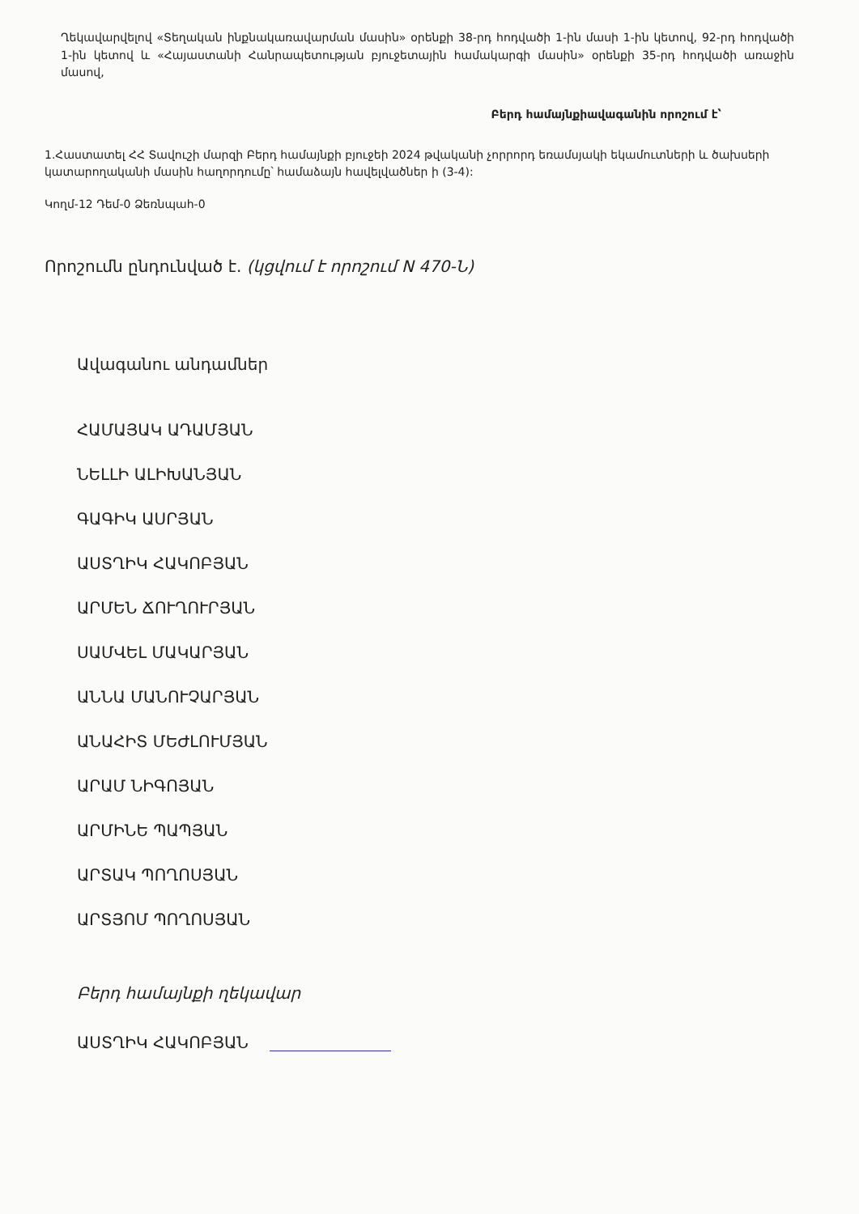Ղեկավարվելով «Տեղական ինքնակառավարման մասին» օրենքի 38-րդ հոդվածի 1-ին մասի 1-ին կետով, 92-րդ հոդվածի 1-ին կետով և «Հայաստանի Հանրապետության բյուջետային համակարգի մասին» օրենքի 35-րդ հոդվածի առաջին մասով,
Բերդ համայնքիավագանին որոշում է՝
1.Հաստատել ՀՀ Տավուշի մարզի Բերդ համայնքի բյուջեի 2024 թվականի չորրորդ եռամսյակի եկամուտների և ծախսերի կատարողականի մասին հաղորդումը՝ համաձայն հավելվածներ ի (3-4):
Կողմ-12 Դեմ-0 Ձեռնպահ-0
Որոշումն ընդունված է. (կցվում է որոշում N 470-Ն)
Ավագանու անդամներ
ՀԱՄԱՅԱԿ ԱԴԱՄՅԱՆ
ՆԵԼԼԻ ԱԼԻԽԱՆՅԱՆ
ԳԱԳԻԿ ԱՍՐՅԱՆ
ԱՍՏՂԻԿ ՀԱԿՈԲՅԱՆ
ԱՐՄԵՆ ՃՈՒՂՈՒՐՅԱՆ
ՍԱՄՎԵԼ ՄԱԿԱՐՅԱՆ
ԱՆՆԱ ՄԱՆՈՒՉԱՐՅԱՆ
ԱՆԱՀԻՏ ՄԵԺԼՈՒՄՅԱՆ
ԱՐԱՄ ՆԻԳՈՅԱՆ
ԱՐՄԻՆԵ ՊԱՊՅԱՆ
ԱՐՏԱԿ ՊՈՂՈՍՅԱՆ
ԱՐՏՅՈՄ ՊՈՂՈՍՅԱՆ
Բերդ համայնքի ղեկավար
ԱՍՏՂԻԿ ՀԱԿՈԲՅԱՆ